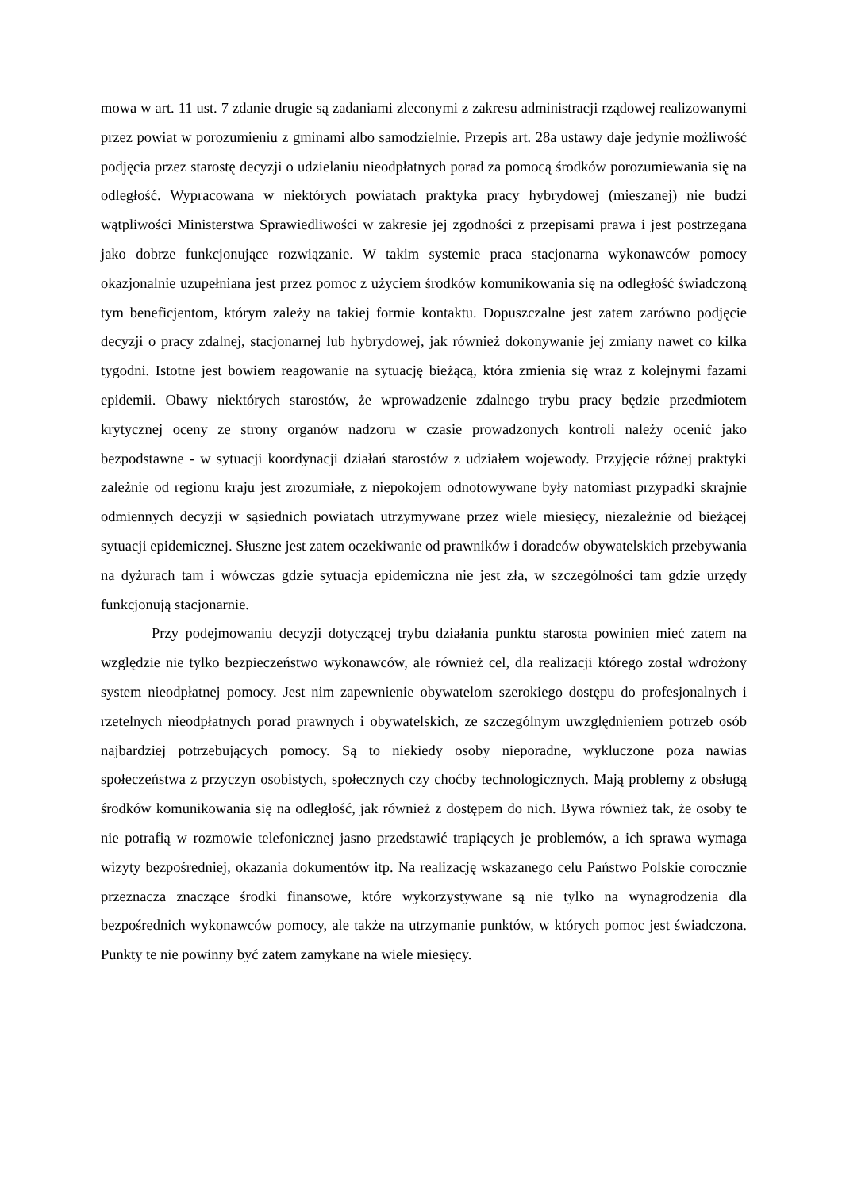mowa w art. 11 ust. 7 zdanie drugie są zadaniami zleconymi z zakresu administracji rządowej realizowanymi przez powiat w porozumieniu z gminami albo samodzielnie. Przepis art. 28a ustawy daje jedynie możliwość podjęcia przez starostę decyzji o udzielaniu nieodpłatnych porad za pomocą środków porozumiewania się na odległość. Wypracowana w niektórych powiatach praktyka pracy hybrydowej (mieszanej) nie budzi wątpliwości Ministerstwa Sprawiedliwości w zakresie jej zgodności z przepisami prawa i jest postrzegana jako dobrze funkcjonujące rozwiązanie. W takim systemie praca stacjonarna wykonawców pomocy okazjonalnie uzupełniana jest przez pomoc z użyciem środków komunikowania się na odległość świadczoną tym beneficjentom, którym zależy na takiej formie kontaktu. Dopuszczalne jest zatem zarówno podjęcie decyzji o pracy zdalnej, stacjonarnej lub hybrydowej, jak również dokonywanie jej zmiany nawet co kilka tygodni. Istotne jest bowiem reagowanie na sytuację bieżącą, która zmienia się wraz z kolejnymi fazami epidemii. Obawy niektórych starostów, że wprowadzenie zdalnego trybu pracy będzie przedmiotem krytycznej oceny ze strony organów nadzoru w czasie prowadzonych kontroli należy ocenić jako bezpodstawne - w sytuacji koordynacji działań starostów z udziałem wojewody. Przyjęcie różnej praktyki zależnie od regionu kraju jest zrozumiałe, z niepokojem odnotowywane były natomiast przypadki skrajnie odmiennych decyzji w sąsiednich powiatach utrzymywane przez wiele miesięcy, niezależnie od bieżącej sytuacji epidemicznej. Słuszne jest zatem oczekiwanie od prawników i doradców obywatelskich przebywania na dyżurach tam i wówczas gdzie sytuacja epidemiczna nie jest zła, w szczególności tam gdzie urzędy funkcjonują stacjonarnie.
Przy podejmowaniu decyzji dotyczącej trybu działania punktu starosta powinien mieć zatem na względzie nie tylko bezpieczeństwo wykonawców, ale również cel, dla realizacji którego został wdrożony system nieodpłatnej pomocy. Jest nim zapewnienie obywatelom szerokiego dostępu do profesjonalnych i rzetelnych nieodpłatnych porad prawnych i obywatelskich, ze szczególnym uwzględnieniem potrzeb osób najbardziej potrzebujących pomocy. Są to niekiedy osoby nieporadne, wykluczone poza nawias społeczeństwa z przyczyn osobistych, społecznych czy choćby technologicznych. Mają problemy z obsługą środków komunikowania się na odległość, jak również z dostępem do nich. Bywa również tak, że osoby te nie potrafią w rozmowie telefonicznej jasno przedstawić trapiących je problemów, a ich sprawa wymaga wizyty bezpośredniej, okazania dokumentów itp. Na realizację wskazanego celu Państwo Polskie corocznie przeznacza znaczące środki finansowe, które wykorzystywane są nie tylko na wynagrodzenia dla bezpośrednich wykonawców pomocy, ale także na utrzymanie punktów, w których pomoc jest świadczona. Punkty te nie powinny być zatem zamykane na wiele miesięcy.